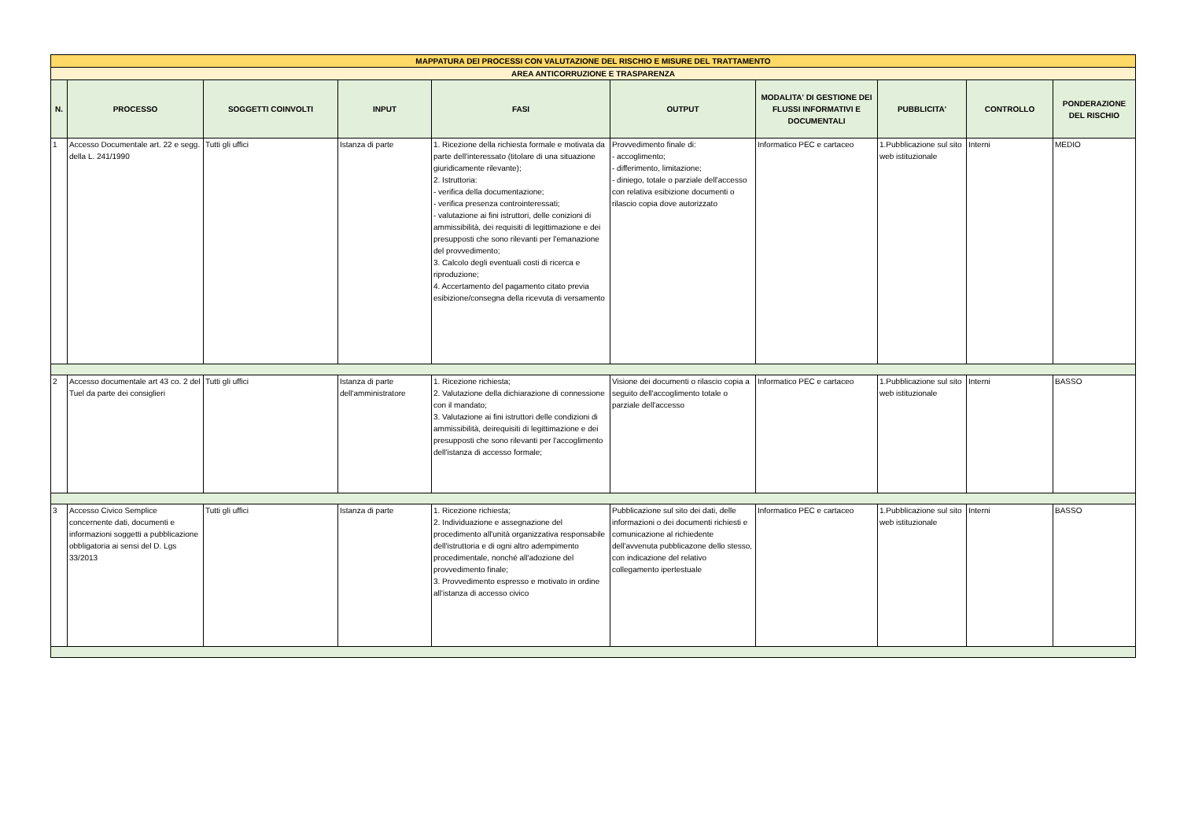| MAPPATURA DEI PROCESSI CON VALUTAZIONE DEL RISCHIO E MISURE DEL TRATTAMENTO | | | | | | | | | |
| AREA ANTICORRUZIONE E TRASPARENZA | | | | | | | | | |
| N. | PROCESSO | SOGGETTI COINVOLTI | INPUT | FASI | OUTPUT | MODALITA' DI GESTIONE DEI FLUSSI INFORMATIVI E DOCUMENTALI | PUBBLICITA' | CONTROLLO | PONDERAZIONE DEL RISCHIO |
| 1 | Accesso Documentale art. 22 e segg. della L. 241/1990 | Tutti gli uffici | Istanza di parte | 1. Ricezione della richiesta formale e motivata da parte dell'interessato (titolare di una situazione giuridicamente rilevante); 2. Istruttoria: - verifica della documentazione; - verifica presenza controinteressati; - valutazione ai fini istruttori, delle conizioni di ammissibilità, dei requisiti di legittimazione e dei presupposti che sono rilevanti per l'emanazione del provvedimento; 3. Calcolo degli eventuali costi di ricerca e riproduzione; 4. Accertamento del pagamento citato previa esibizione/consegna della ricevuta di versamento | Provvedimento finale di: - accoglimento; - differimento, limitazione; - diniego, totale o parziale dell'accesso con relativa esibizione documenti o rilascio copia dove autorizzato | Informatico PEC e cartaceo | 1.Pubblicazione sul sito web istituzionale | Interni | MEDIO |
| 2 | Accesso documentale art 43 co. 2 del Tuel da parte dei consiglieri | Tutti gli uffici | Istanza di parte dell'amministratore | 1. Ricezione richiesta; 2. Valutazione della dichiarazione di connessione con il mandato; 3. Valutazione ai fini istruttori delle condizioni di ammissibilità, deirequisiti di legittimazione e dei presupposti che sono rilevanti per l'accoglimento dell'istanza di accesso formale; | Visione dei documenti o rilascio copia a seguito dell'accoglimento totale o parziale dell'accesso | Informatico PEC e cartaceo | 1.Pubblicazione sul sito web istituzionale | Interni | BASSO |
| 3 | Accesso Civico Semplice concernente dati, documenti e informazioni soggetti a pubblicazione obbligatoria ai sensi del D. Lgs 33/2013 | Tutti gli uffici | Istanza di parte | 1. Ricezione richiesta; 2. Individuazione e assegnazione del procedimento all'unità organizzativa responsabile dell'istruttoria e di ogni altro adempimento procedimentale, nonché all'adozione del provvedimento finale; 3. Provvedimento espresso e motivato in ordine all'istanza di accesso civico | Pubblicazione sul sito dei dati, delle informazioni o dei documenti richiesti e comunicazione al richiedente dell'avvenuta pubblicazone dello stesso, con indicazione del relativo collegamento ipertestuale | Informatico PEC e cartaceo | 1.Pubblicazione sul sito web istituzionale | Interni | BASSO |